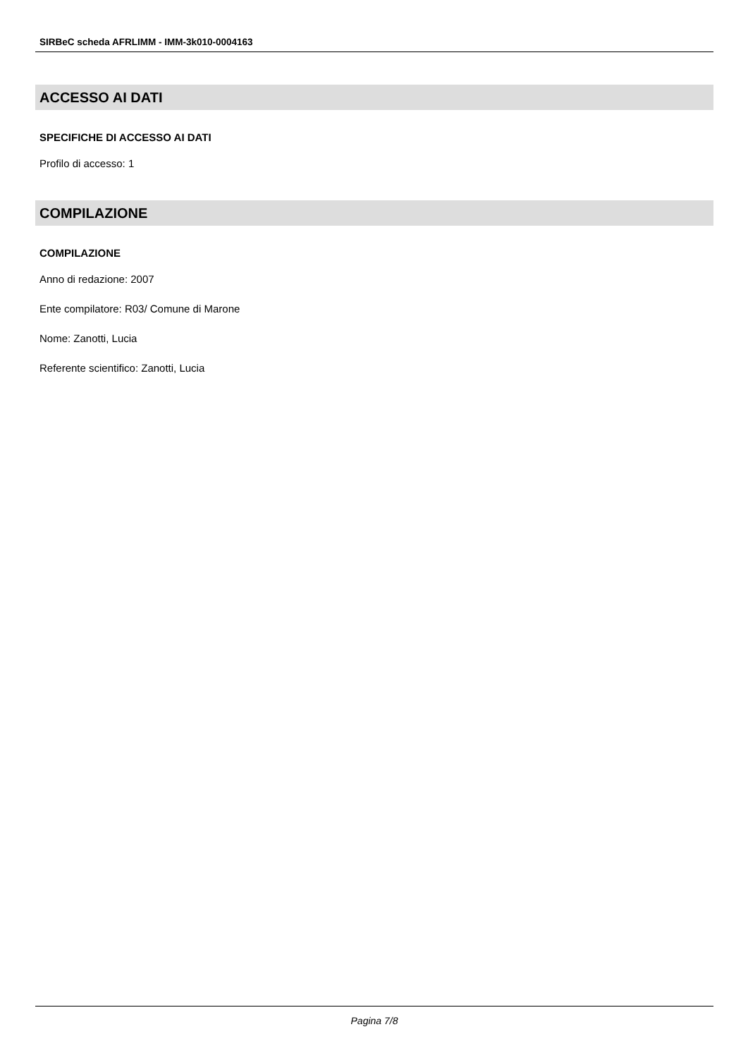SIRBeC scheda AFRLIMM - IMM-3k010-0004163
ACCESSO AI DATI
SPECIFICHE DI ACCESSO AI DATI
Profilo di accesso: 1
COMPILAZIONE
COMPILAZIONE
Anno di redazione: 2007
Ente compilatore: R03/ Comune di Marone
Nome: Zanotti, Lucia
Referente scientifico: Zanotti, Lucia
Pagina 7/8